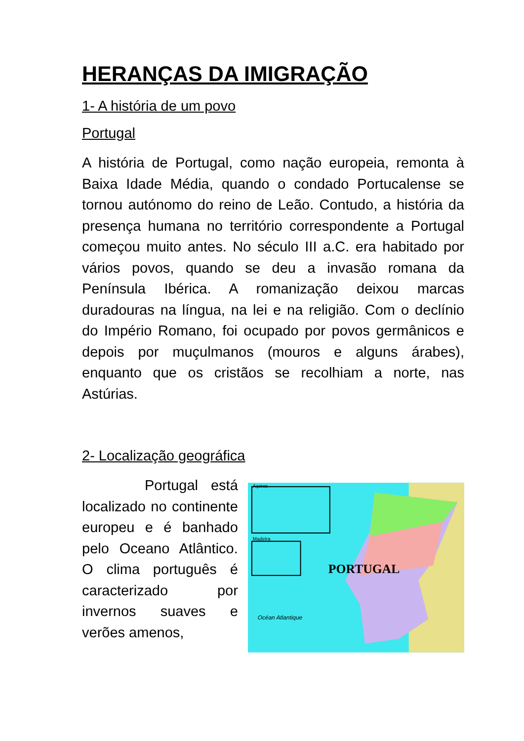HERANÇAS DA IMIGRAÇÃO
1- A história de um povo
Portugal
A história de Portugal, como nação europeia, remonta à Baixa Idade Média, quando o condado Portucalense se tornou autónomo do reino de Leão. Contudo, a história da presença humana no território correspondente a Portugal começou muito antes. No século III a.C. era habitado por vários povos, quando se deu a invasão romana da Península Ibérica. A romanização deixou marcas duradouras na língua, na lei e na religião. Com o declínio do Império Romano, foi ocupado por povos germânicos e depois por muçulmanos (mouros e alguns árabes), enquanto que os cristãos se recolhiam a norte, nas Astúrias.
2- Localização geográfica
Portugal está localizado no continente europeu e é banhado pelo Oceano Atlântico. O clima português é caracterizado por invernos suaves e verões amenos,
Açores
Madeira
PORTUGAL
Océan Atlantique